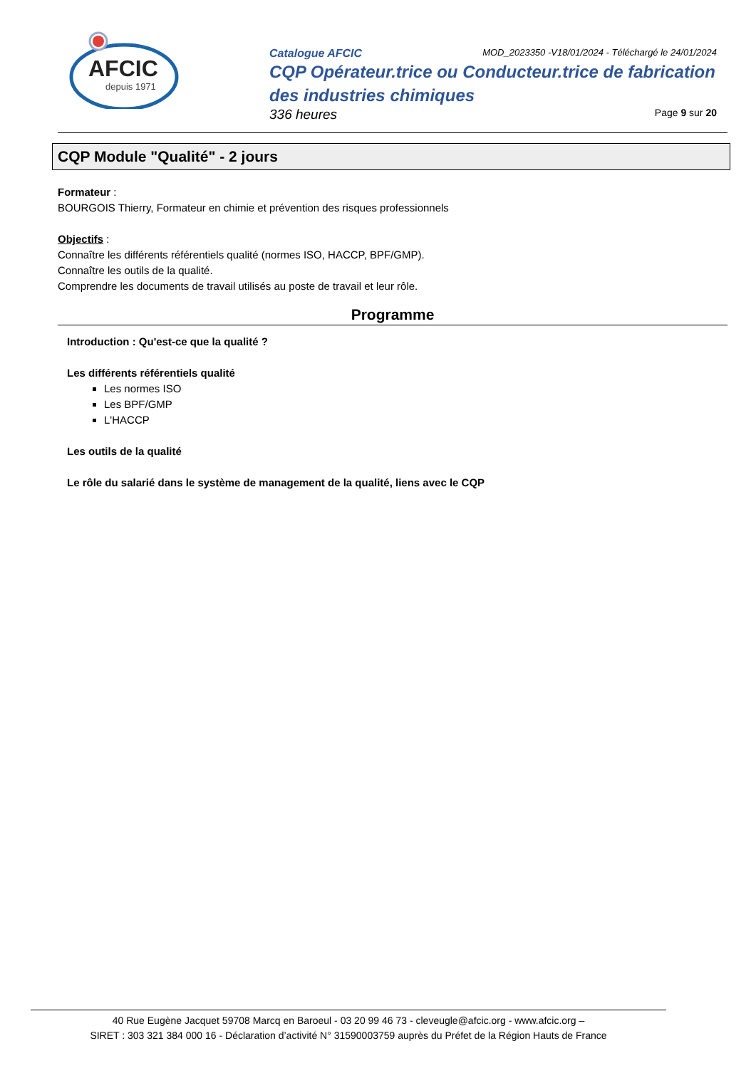AFCIC
depuis 1971
Catalogue AFCIC MOD_2023350 -V18/01/2024 - Téléchargé le 24/01/2024
CQP Opérateur.trice ou Conducteur.trice de fabrication des industries chimiques
336 heures Page 9 sur 20
CQP Module "Qualité" - 2 jours
Formateur :
BOURGOIS Thierry, Formateur en chimie et prévention des risques professionnels
Objectifs :
Connaître les différents référentiels qualité (normes ISO, HACCP, BPF/GMP).
Connaître les outils de la qualité.
Comprendre les documents de travail utilisés au poste de travail et leur rôle.
Programme
Introduction : Qu'est-ce que la qualité ?
Les différents référentiels qualité
Les normes ISO
Les BPF/GMP
L'HACCP
Les outils de la qualité
Le rôle du salarié dans le système de management de la qualité, liens avec le CQP
40 Rue Eugène Jacquet 59708 Marcq en Baroeul - 03 20 99 46 73 - cleveugle@afcic.org - www.afcic.org –
SIRET : 303 321 384 000 16 - Déclaration d’activité N° 31590003759 auprès du Préfet de la Région Hauts de France